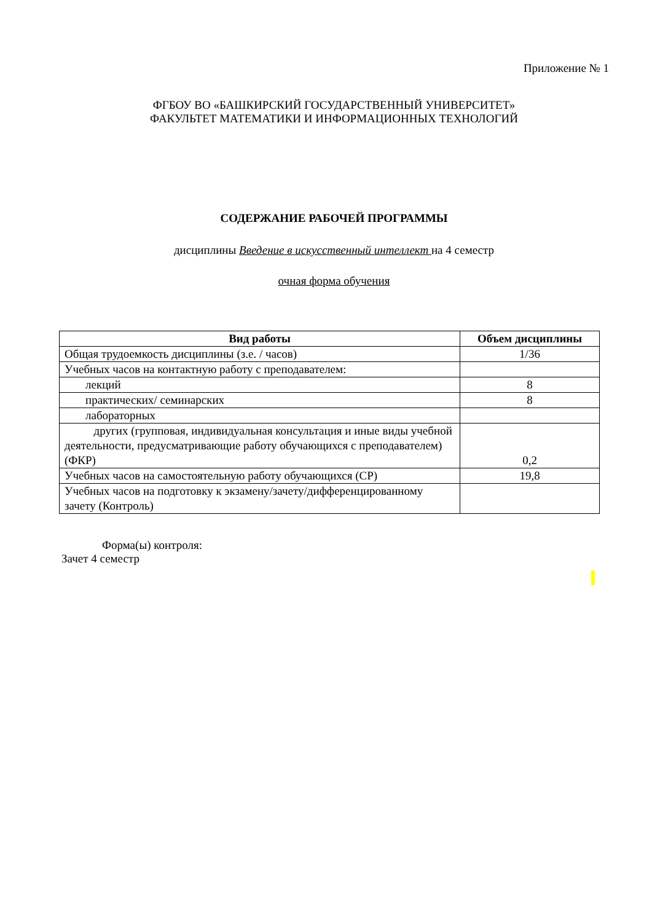Приложение № 1
ФГБОУ ВО «БАШКИРСКИЙ ГОСУДАРСТВЕННЫЙ УНИВЕРСИТЕТ»
ФАКУЛЬТЕТ МАТЕМАТИКИ И ИНФОРМАЦИОННЫХ ТЕХНОЛОГИЙ
СОДЕРЖАНИЕ РАБОЧЕЙ ПРОГРАММЫ
дисциплины Введение в искусственный интеллект на 4 семестр
очная форма обучения
| Вид работы | Объем дисциплины |
| --- | --- |
| Общая трудоемкость дисциплины (з.е. / часов) | 1/36 |
| Учебных часов на контактную работу с преподавателем: | |
| лекций | 8 |
| практических/ семинарских | 8 |
| лабораторных | |
| другиx (групповая, индивидуальная консультация и иные виды учебной деятельности, предусматривающие работу обучающихся с преподавателем) (ФКР) | 0,2 |
| Учебных часов на самостоятельную работу обучающихся (СР) | 19,8 |
| Учебных часов на подготовку к экзамену/зачету/дифференцированному зачету (Контроль) | |
Форма(ы) контроля:
Зачет 4 семестр